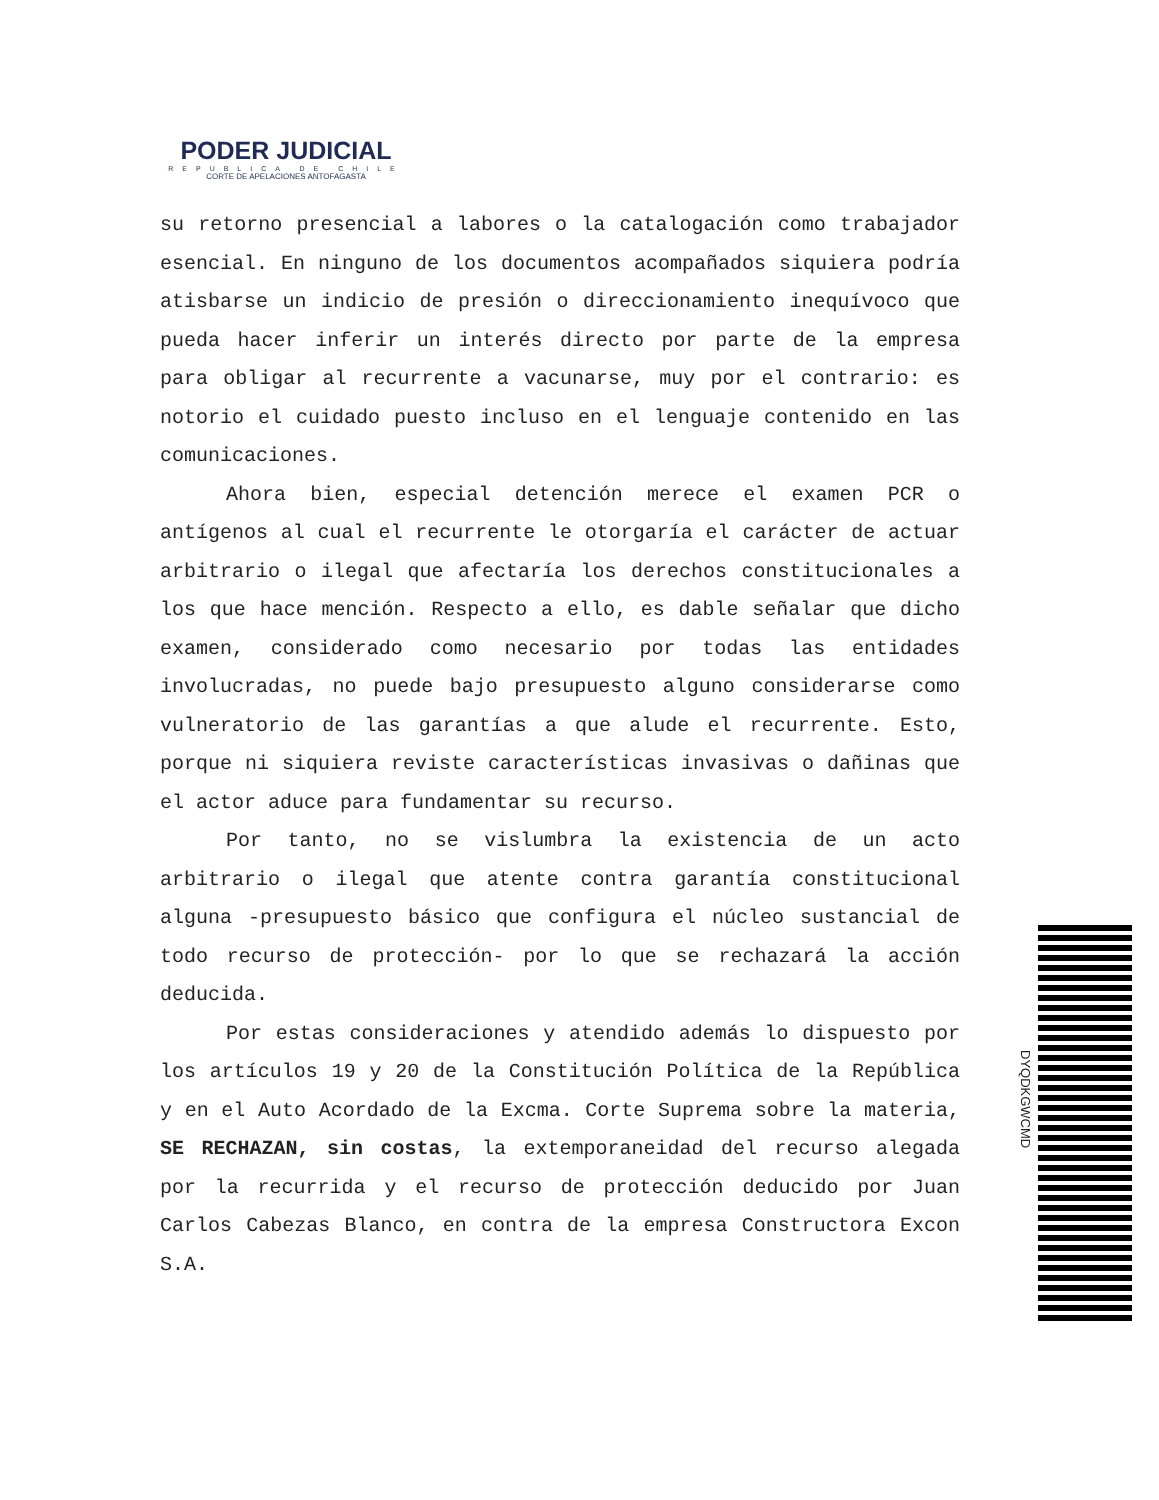PODER JUDICIAL
REPUBLICA DE CHILE
CORTE DE APELACIONES ANTOFAGASTA
su retorno presencial a labores o la catalogación como trabajador esencial. En ninguno de los documentos acompañados siquiera podría atisbarse un indicio de presión o direccionamiento inequívoco que pueda hacer inferir un interés directo por parte de la empresa para obligar al recurrente a vacunarse, muy por el contrario: es notorio el cuidado puesto incluso en el lenguaje contenido en las comunicaciones.
Ahora bien, especial detención merece el examen PCR o antígenos al cual el recurrente le otorgaría el carácter de actuar arbitrario o ilegal que afectaría los derechos constitucionales a los que hace mención. Respecto a ello, es dable señalar que dicho examen, considerado como necesario por todas las entidades involucradas, no puede bajo presupuesto alguno considerarse como vulneratorio de las garantías a que alude el recurrente. Esto, porque ni siquiera reviste características invasivas o dañinas que el actor aduce para fundamentar su recurso.
Por tanto, no se vislumbra la existencia de un acto arbitrario o ilegal que atente contra garantía constitucional alguna -presupuesto básico que configura el núcleo sustancial de todo recurso de protección- por lo que se rechazará la acción deducida.
Por estas consideraciones y atendido además lo dispuesto por los artículos 19 y 20 de la Constitución Política de la República y en el Auto Acordado de la Excma. Corte Suprema sobre la materia, SE RECHAZAN, sin costas, la extemporaneidad del recurso alegada por la recurrida y el recurso de protección deducido por Juan Carlos Cabezas Blanco, en contra de la empresa Constructora Excon S.A.
DYQDKGWCMD